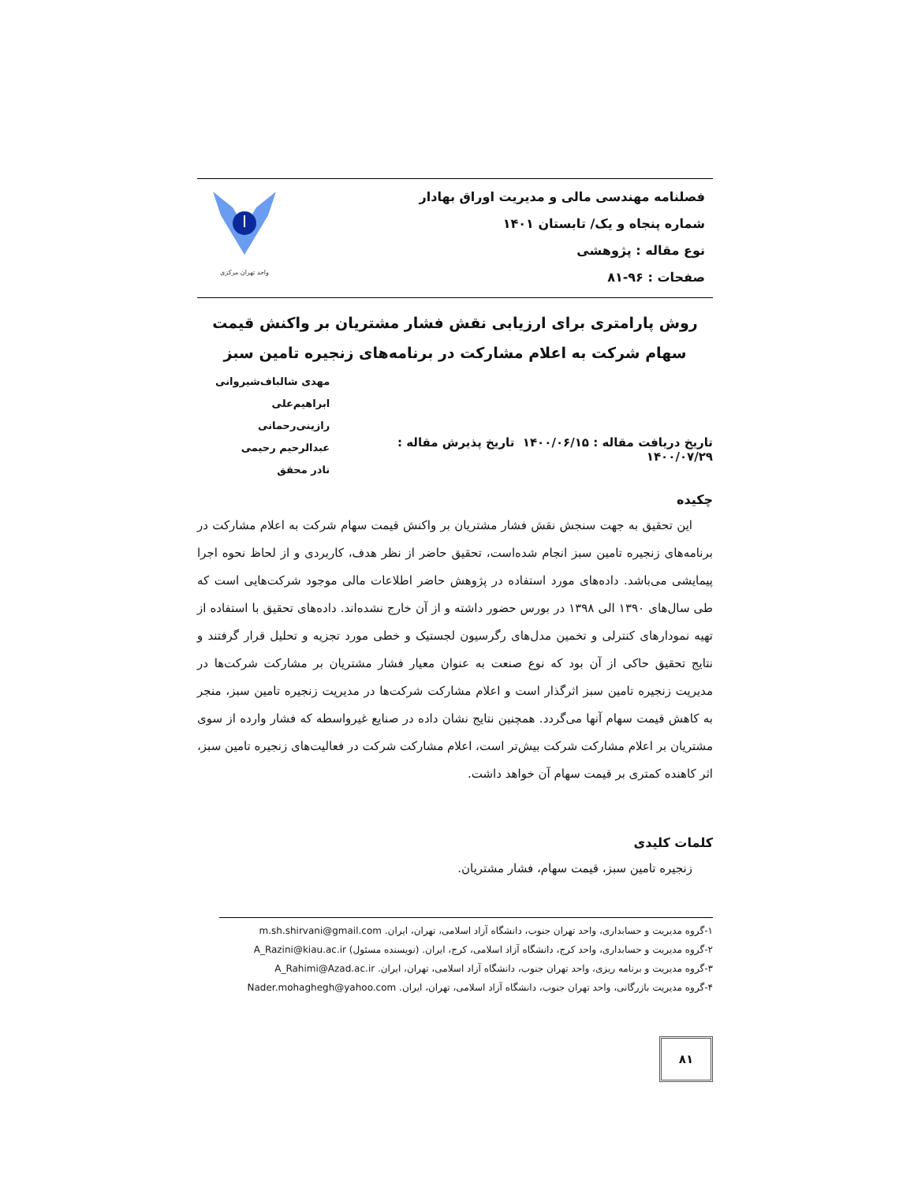فصلنامه مهندسی مالی و مدیریت اوراق بهادار
شماره پنجاه و یک/ تابستان ۱۴۰۱
نوع مقاله : پژوهشی
صفحات : ۹۶-۸۱
واحد تهران مرکزی
روش پارامتری برای ارزیابی نقش فشار مشتریان بر واکنش قیمت سهام شرکت به اعلام مشارکت در برنامه‌های زنجیره تامین سبز
تاریخ دریافت مقاله : ۱۴۰۰/۰۶/۱۵ تاریخ پذیرش مقاله : ۱۴۰۰/۰۷/۲۹
مهدی شالباف‌شیروانی
ابراهیم‌علی رازینی‌رحمانی
عبدالرحیم رحیمی
نادر محقق
چکیده
این تحقیق به جهت سنجش نقش فشار مشتریان بر واکنش قیمت سهام شرکت به اعلام مشارکت در برنامه‌های زنجیره تامین سبز انجام شده‌است، تحقیق حاضر از نظر هدف، کاربردی و از لحاظ نحوه اجرا پیمایشی می‌باشد. داده‌های مورد استفاده در پژوهش حاضر اطلاعات مالی موجود شرکت‌هایی است که طی سال‌های ۱۳۹۰ الی ۱۳۹۸ در بورس حضور داشته و از آن خارج نشده‌اند. داده‌های تحقیق با استفاده از تهیه نمودارهای کنترلی و تخمین مدل‌های رگرسیون لجستیک و خطی مورد تجزیه و تحلیل قرار گرفتند و نتایج تحقیق حاکی از آن بود که نوع صنعت به عنوان معیار فشار مشتریان بر مشارکت شرکت‌ها در مدیریت زنجیره تامین سبز اثرگذار است و اعلام مشارکت شرکت‌ها در مدیریت زنجیره تامین سبز، منجر به کاهش قیمت سهام آنها می‌گردد. همچنین نتایج نشان داده در صنایع غیرواسطه که فشار وارده از سوی مشتریان بر اعلام مشارکت شرکت بیش‌تر است، اعلام مشارکت شرکت در فعالیت‌های زنجیره تامین سبز، اثر کاهنده کمتری بر قیمت سهام آن خواهد داشت.
کلمات کلیدی
زنجیره تامین سبز، قیمت سهام، فشار مشتریان.
۱-گروه مدیریت و حسابداری، واحد تهران جنوب، دانشگاه آزاد اسلامی، تهران، ایران. m.sh.shirvani@gmail.com
۲-گروه مدیریت و حسابداری، واحد کرج، دانشگاه آزاد اسلامی، کرج، ایران. (نویسنده مسئول) A_Razini@kiau.ac.ir
۳-گروه مدیریت و برنامه ریزی، واحد تهران جنوب، دانشگاه آزاد اسلامی، تهران، ایران. A_Rahimi@Azad.ac.ir
۴-گروه مدیریت بازرگانی، واحد تهران جنوب، دانشگاه آزاد اسلامی، تهران، ایران. Nader.mohaghegh@yahoo.com
۸۱